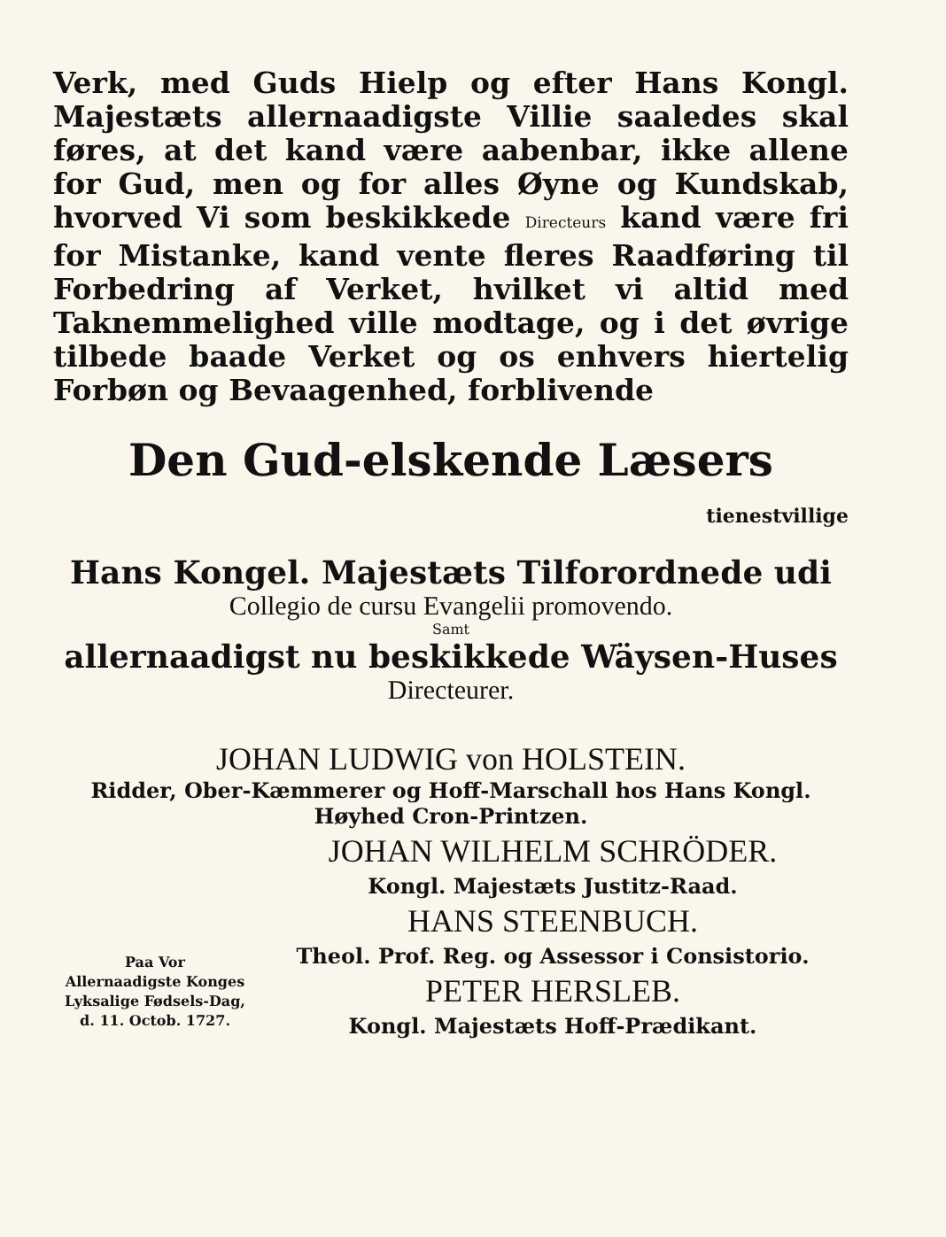Verk, med Guds Hielp og efter Hans Kongl. Majestæts allernaadigste Villie saaledes skal føres, at det kand være aabenbar, ikke allene for Gud, men og for alles Øyne og Kundskab, hvorved Vi som beskikkede Directeurs kand være fri for Mistanke, kand vente fleres Raadføring til Forbedring af Verket, hvilket vi altid med Taknemmelighed ville modtage, og i det øvrige tilbede baade Verket og os enhvers hiertelig Forbøn og Bevaagenhed, forblivende
Den Gud-elskende Læsers
tienestvillige
Hans Kongel. Majestæts Tilforordnede udi
Collegio de cursu Evangelii promovendo.
Samt
allernaadigst nu beskikkede Wäysen-Huses
Directeurer.
JOHAN LUDWIG von HOLSTEIN.
Ridder, Ober-Kæmmerer og Hoff-Marschall hos Hans Kongl. Høyhed Cron-Printzen.
Paa Vor
Allernaadigste Konges
Lyksalige Fødsels-Dag,
d. 11. Octob. 1727.
JOHAN WILHELM SCHRÖDER.
Kongl. Majestæts Justitz-Raad.
HANS STEENBUCH.
Theol. Prof. Reg. og Assessor i Consistorio.
PETER HERSLEB.
Kongl. Majestæts Hoff-Prædikant.